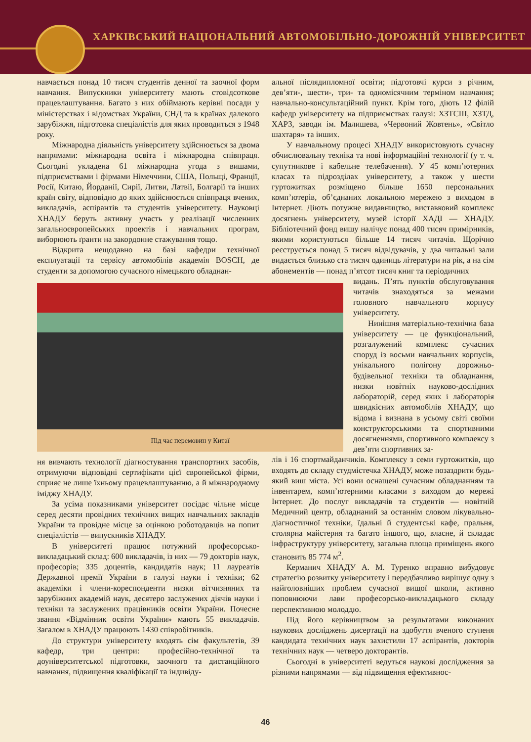ХАРКІВСЬКИЙ НАЦІОНАЛЬНИЙ АВТОМОБІЛЬНО-ДОРОЖНІЙ УНІВЕРСИТЕТ
навчається понад 10 тисяч студентів денної та заочної форм навчання. Випускники університету мають стовідсоткове працевлаштування. Багато з них обіймають керівні посади у міністерствах і відомствах України, СНД та в країнах далекого зарубіжжя, підготовка спеціалістів для яких проводиться з 1948 року.
Міжнародна діяльність університету здійснюється за двома напрямами: міжнародна освіта і міжнародна співпраця. Сьогодні укладена 61 міжнародна угода з вишами, підприємствами і фірмами Німеччини, США, Польщі, Франції, Росії, Китаю, Йорданії, Сирії, Литви, Латвії, Болгарії та інших країн світу, відповідно до яких здійснюється співпраця вчених, викладачів, аспірантів та студентів університету. Науковці ХНАДУ беруть активну участь у реалізації численних загальноєвропейських проектів і навчальних програм, виборюють ґранти на закордонне стажування тощо.
Відкрита нещодавно на базі кафедри технічної експлуатації та сервісу автомобілів академія BOSCH, де студенти за допомогою сучасного німецького обладнан-
Під час перемовин у Китаї
ня вивчають технології діагностування транспортних засобів, отримуючи відповідні сертифікати цієї європейської фірми, сприяє не лише їхньому працевлаштуванню, а й міжнародному іміджу ХНАДУ.
За усіма показниками університет посідає чільне місце серед десяти провідних технічних вищих навчальних закладів України та провідне місце за оцінкою роботодавців на попит спеціалістів — випускників ХНАДУ.
В університеті працює потужний професорсько-викладацький склад: 600 викладачів, із них — 79 докторів наук, професорів; 335 доцентів, кандидатів наук; 11 лауреатів Державної премії України в галузі науки і техніки; 62 академіки і члени-кореспонденти низки вітчизняних та зарубіжних академій наук, десятеро заслужених діячів науки і техніки та заслужених працівників освіти України. Почесне звання «Відмінник освіти України» мають 55 викладачів. Загалом в ХНАДУ працюють 1430 співробітників.
До структури університету входять сім факультетів, 39 кафедр, три центри: професійно-технічної та доуніверситетської підготовки, заочного та дистанційного навчання, підвищення кваліфікації та індивіду-
альної післядипломної освіти; підготовчі курси з річним, дев’яти-, шести-, три- та одномісячним терміном навчання; навчально-консультаційний пункт. Крім того, діють 12 філій кафедр університету на підприємствах галузі: ХЗТСШ, ХЗТД, ХАРЗ, заводи ім. Малишева, «Червоний Жовтень», «Світло шахтаря» та інших.
У навчальному процесі ХНАДУ використовують сучасну обчислювальну техніка та нові інформаційні технології (у т. ч. супутникове і кабельне телебачення). У 45 комп’ютерних класах та підрозділах університету, а також у шести гуртожитках розміщено більше 1650 персональних комп’ютерів, об’єднаних локальною мережею з виходом в Інтернет. Діють потужне видавництво, виставковий комплекс досягнень університету, музей історії ХАДІ — ХНАДУ. Бібліотечний фонд вишу налічує понад 400 тисяч примірників, якими користуються більше 14 тисяч читачів. Щорічно реєструється понад 5 тисяч відвідувачів, у два читальні зали видається близько ста тисяч одиниць літератури на рік, а на сім абонементів — понад п’ятсот тисяч книг та періодичних
видань. П’ять пунктів обслуговування читачів знаходяться за межами головного навчального корпусу університету.
Нинішня матеріально-технічна база університету — це функціональний, розгалужений комплекс сучасних споруд із восьми навчальних корпусів, унікального полігону дорожньо-будівельної техніки та обладнання, низки новітніх науково-дослідних лабораторій, серед яких і лабораторія швидкісних автомобілів ХНАДУ, що відома і визнана в усьому світі своїми конструкторськими та спортивними досягненнями, спортивного комплексу з дев’яти спортивних за-
лів і 16 спортмайданчиків. Комплексу з семи гуртожитків, що входять до складу студмістечка ХНАДУ, може позаздрити будь-який виш міста. Усі вони оснащені сучасним обладнанням та інвентарем, комп’ютерними класами з виходом до мережі Інтернет. До послуг викладачів та студентів — новітній Медичний центр, обладнаний за останнім словом лікувально-діагностичної техніки, їдальні й студентські кафе, пральня, столярна майстерня та багато іншого, що, власне, й складає інфраструктуру університету, загальна площа приміщень якого становить 85 774 м<sup>2</sup>.
Керманич ХНАДУ А. М. Туренко вправно вибудовує стратегію розвитку університету і передбачливо вирішує одну з найголовніших проблем сучасної вищої школи, активно поповнюючи лави професорсько-викладацького складу перспективною молоддю.
Під його керівництвом за результатами виконаних наукових досліджень дисертації на здобуття вченого ступеня кандидата технічних наук захистили 17 аспірантів, докторів технічних наук — четверо докторантів.
Сьогодні в університеті ведуться наукові дослідження за різними напрямами — від підвищення ефективнос-
46